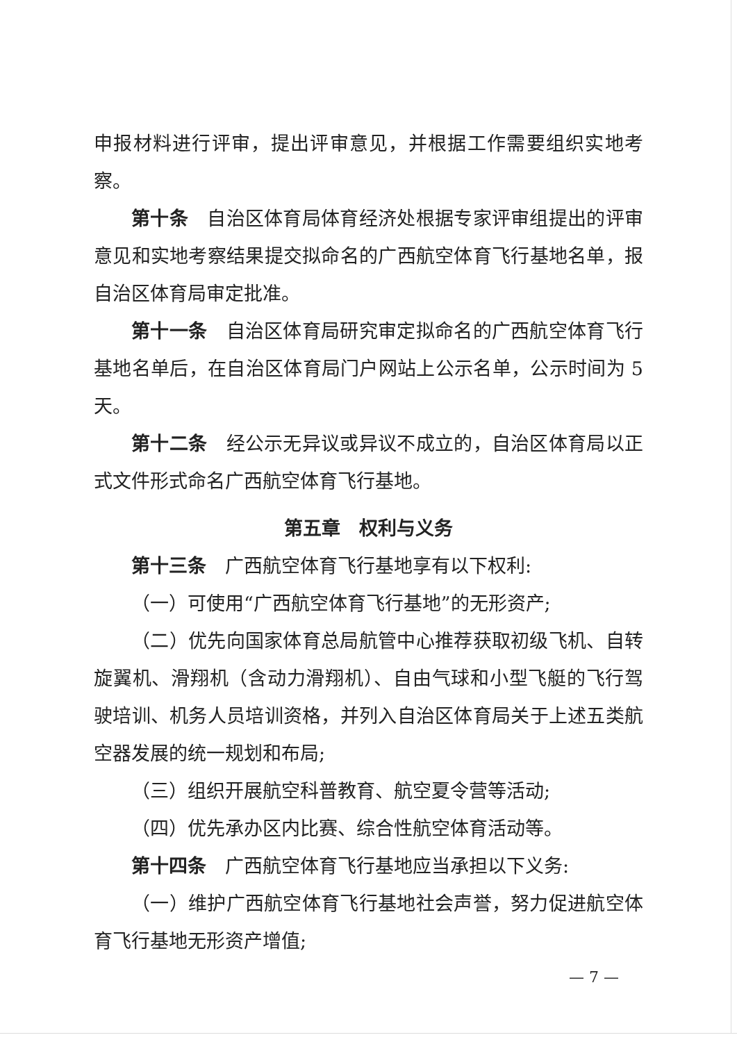申报材料进行评审，提出评审意见，并根据工作需要组织实地考察。
第十条　自治区体育局体育经济处根据专家评审组提出的评审意见和实地考察结果提交拟命名的广西航空体育飞行基地名单，报自治区体育局审定批准。
第十一条　自治区体育局研究审定拟命名的广西航空体育飞行基地名单后，在自治区体育局门户网站上公示名单，公示时间为 5 天。
第十二条　经公示无异议或异议不成立的，自治区体育局以正式文件形式命名广西航空体育飞行基地。
第五章　权利与义务
第十三条　广西航空体育飞行基地享有以下权利:
（一）可使用“广西航空体育飞行基地”的无形资产;
（二）优先向国家体育总局航管中心推荐获取初级飞机、自转旋翼机、滑翔机（含动力滑翔机）、自由气球和小型飞艇的飞行驾驶培训、机务人员培训资格，并列入自治区体育局关于上述五类航空器发展的统一规划和布局;
（三）组织开展航空科普教育、航空夏令营等活动;
（四）优先承办区内比赛、综合性航空体育活动等。
第十四条　广西航空体育飞行基地应当承担以下义务:
（一）维护广西航空体育飞行基地社会声誉，努力促进航空体育飞行基地无形资产增值;
— 7 —